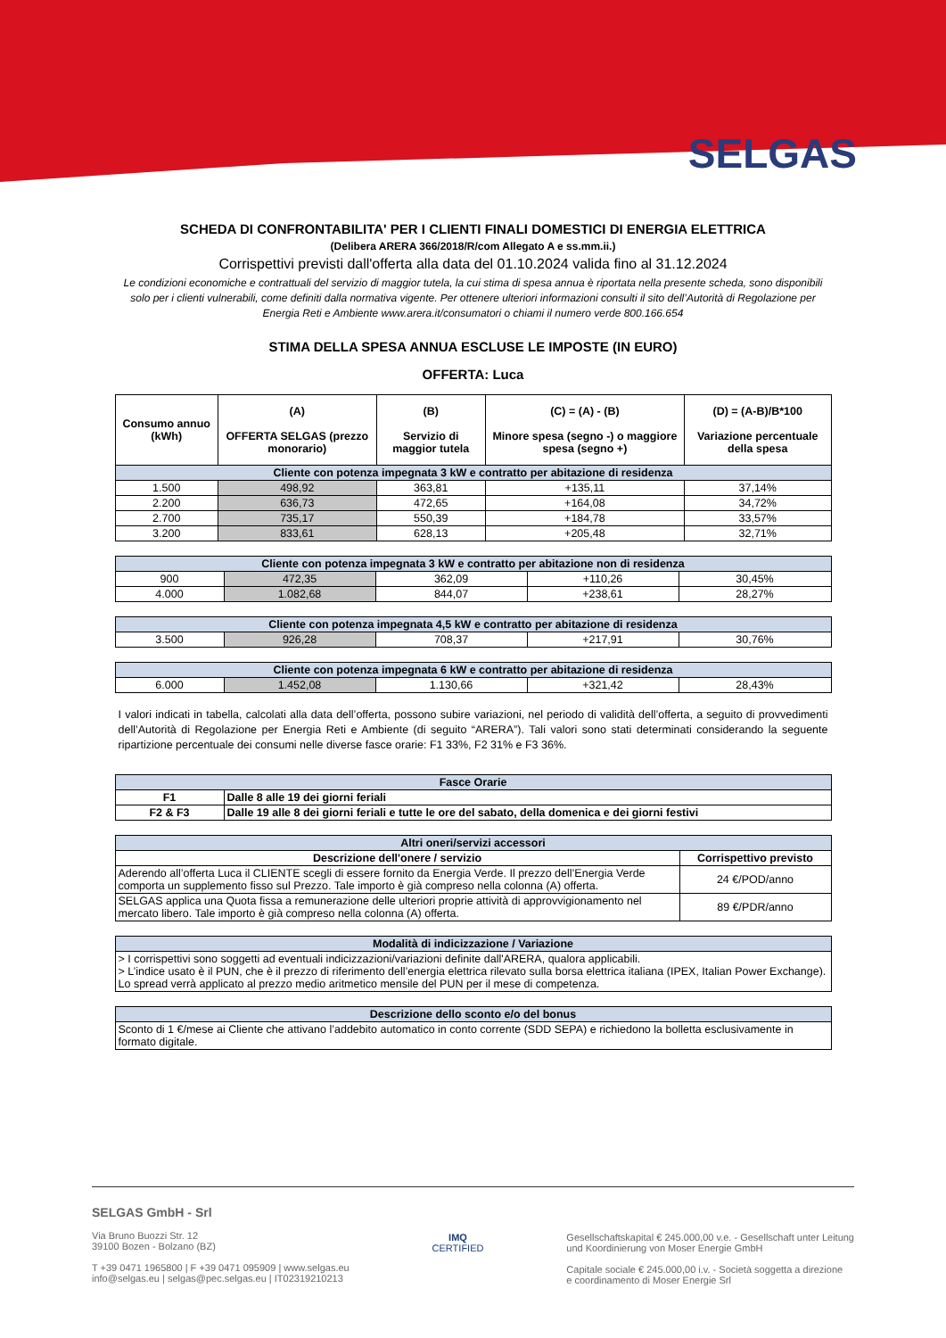SELGAS
SCHEDA DI CONFRONTABILITA' PER I CLIENTI FINALI DOMESTICI DI ENERGIA ELETTRICA
(Delibera ARERA 366/2018/R/com Allegato A e ss.mm.ii.)
Corrispettivi previsti dall'offerta alla data del 01.10.2024 valida fino al 31.12.2024
Le condizioni economiche e contrattuali del servizio di maggior tutela, la cui stima di spesa annua è riportata nella presente scheda, sono disponibili solo per i clienti vulnerabili, come definiti dalla normativa vigente. Per ottenere ulteriori informazioni consulti il sito dell’Autorità di Regolazione per Energia Reti e Ambiente www.arera.it/consumatori o chiami il numero verde 800.166.654
STIMA DELLA SPESA ANNUA ESCLUSE LE IMPOSTE (IN EURO)
OFFERTA: Luca
| Consumo annuo (kWh) | (A) OFFERTA SELGAS (prezzo monorario) | (B) Servizio di maggior tutela | (C) = (A) - (B) Minore spesa (segno -) o maggiore spesa (segno +) | (D) = (A-B)/B*100 Variazione percentuale della spesa |
| --- | --- | --- | --- | --- |
| Cliente con potenza impegnata 3 kW e contratto per abitazione di residenza | | | | |
| 1.500 | 498,92 | 363,81 | +135,11 | 37,14% |
| 2.200 | 636,73 | 472,65 | +164,08 | 34,72% |
| 2.700 | 735,17 | 550,39 | +184,78 | 33,57% |
| 3.200 | 833,61 | 628,13 | +205,48 | 32,71% |
| Cliente con potenza impegnata 3 kW e contratto per abitazione non di residenza | | | | |
| --- | --- | --- | --- | --- |
| 900 | 472,35 | 362,09 | +110,26 | 30,45% |
| 4.000 | 1.082,68 | 844,07 | +238,61 | 28,27% |
| Cliente con potenza impegnata 4,5 kW e contratto per abitazione di residenza | | | | |
| --- | --- | --- | --- | --- |
| 3.500 | 926,28 | 708,37 | +217,91 | 30,76% |
| Cliente con potenza impegnata 6 kW e contratto per abitazione di residenza | | | | |
| --- | --- | --- | --- | --- |
| 6.000 | 1.452,08 | 1.130,66 | +321,42 | 28,43% |
I valori indicati in tabella, calcolati alla data dell’offerta, possono subire variazioni, nel periodo di validità dell’offerta, a seguito di provvedimenti dell’Autorità di Regolazione per Energia Reti e Ambiente (di seguito “ARERA”). Tali valori sono stati determinati considerando la seguente ripartizione percentuale dei consumi nelle diverse fasce orarie: F1 33%, F2 31% e F3 36%.
| Fasce Orarie | |
| --- | --- |
| F1 | Dalle 8 alle 19 dei giorni feriali |
| F2 & F3 | Dalle 19 alle 8 dei giorni feriali e tutte le ore del sabato, della domenica e dei giorni festivi |
| Altri oneri/servizi accessori | |
| --- | --- |
| Descrizione dell'onere / servizio | Corrispettivo previsto |
| Aderendo all’offerta Luca il CLIENTE scegli di essere fornito da Energia Verde. Il prezzo dell’Energia Verde comporta un supplemento fisso sul Prezzo. Tale importo è già compreso nella colonna (A) offerta. | 24 €/POD/anno |
| SELGAS applica una Quota fissa a remunerazione delle ulteriori proprie attività di approvvigionamento nel mercato libero. Tale importo è già compreso nella colonna (A) offerta. | 89 €/PDR/anno |
| Modalità di indicizzazione / Variazione |
| --- |
| > I corrispettivi sono soggetti ad eventuali indicizzazioni/variazioni definite dall'ARERA, qualora applicabili. > L’indice usato è il PUN, che è il prezzo di riferimento dell’energia elettrica rilevato sulla borsa elettrica italiana (IPEX, Italian Power Exchange). Lo spread verrà applicato al prezzo medio aritmetico mensile del PUN per il mese di competenza. |
| Descrizione dello sconto e/o del bonus |
| --- |
| Sconto di 1 €/mese ai Cliente che attivano l’addebito automatico in conto corrente (SDD SEPA) e richiedono la bolletta esclusivamente in formato digitale. |
SELGAS GmbH - Srl
Via Bruno Buozzi Str. 12
39100 Bozen - Bolzano (BZ)
T +39 0471 1965800 | F +39 0471 095909 | www.selgas.eu
info@selgas.eu | selgas@pec.selgas.eu | IT02319210213
IMQ
CERTIFIED
Gesellschaftskapital € 245.000,00 v.e. - Gesellschaft unter Leitung
und Koordinierung von Moser Energie GmbH
Capitale sociale € 245.000,00 i.v. - Società soggetta a direzione
e coordinamento di Moser Energie Srl